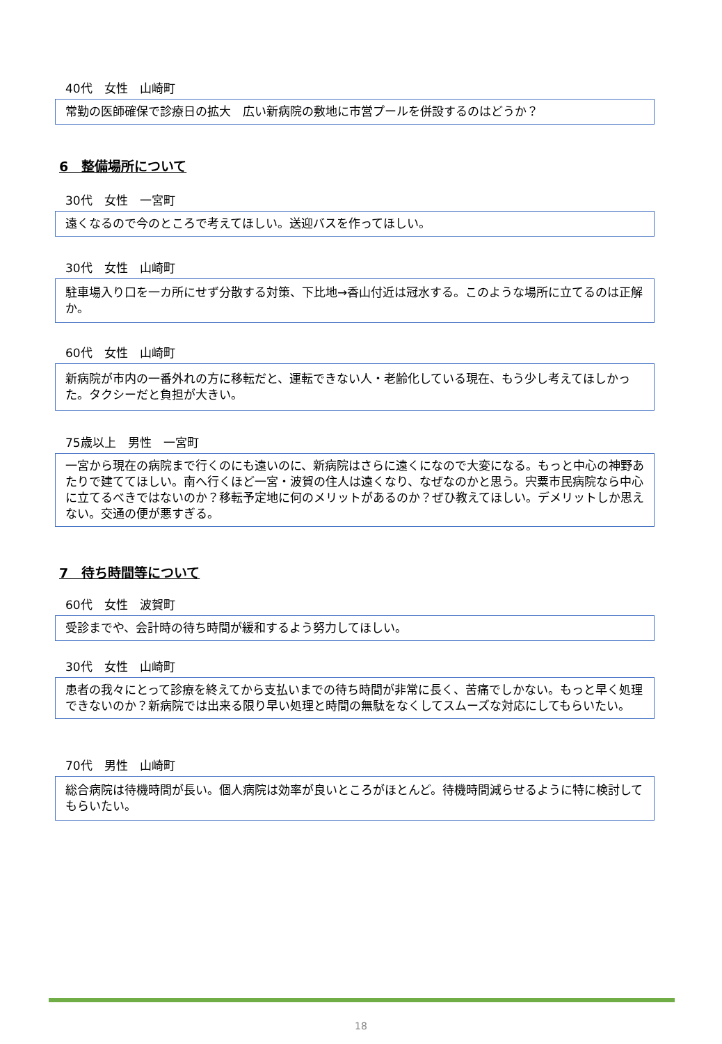40代　女性　山崎町
常勤の医師確保で診療日の拡大　広い新病院の敷地に市営プールを併設するのはどうか？
6　整備場所について
30代　女性　一宮町
遠くなるので今のところで考えてほしい。送迎バスを作ってほしい。
30代　女性　山崎町
駐車場入り口を一カ所にせず分散する対策、下比地→香山付近は冠水する。このような場所に立てるのは正解か。
60代　女性　山崎町
新病院が市内の一番外れの方に移転だと、運転できない人・老齢化している現在、もう少し考えてほしかった。タクシーだと負担が大きい。
75歳以上　男性　一宮町
一宮から現在の病院まで行くのにも遠いのに、新病院はさらに遠くになので大変になる。もっと中心の神野あたりで建ててほしい。南へ行くほど一宮・波賀の住人は遠くなり、なぜなのかと思う。宍粟市民病院なら中心に立てるべきではないのか？移転予定地に何のメリットがあるのか？ぜひ教えてほしい。デメリットしか思えない。交通の便が悪すぎる。
7　待ち時間等について
60代　女性　波賀町
受診までや、会計時の待ち時間が緩和するよう努力してほしい。
30代　女性　山崎町
患者の我々にとって診療を終えてから支払いまでの待ち時間が非常に長く、苦痛でしかない。もっと早く処理できないのか？新病院では出来る限り早い処理と時間の無駄をなくしてスムーズな対応にしてもらいたい。
70代　男性　山崎町
総合病院は待機時間が長い。個人病院は効率が良いところがほとんど。待機時間減らせるように特に検討してもらいたい。
18